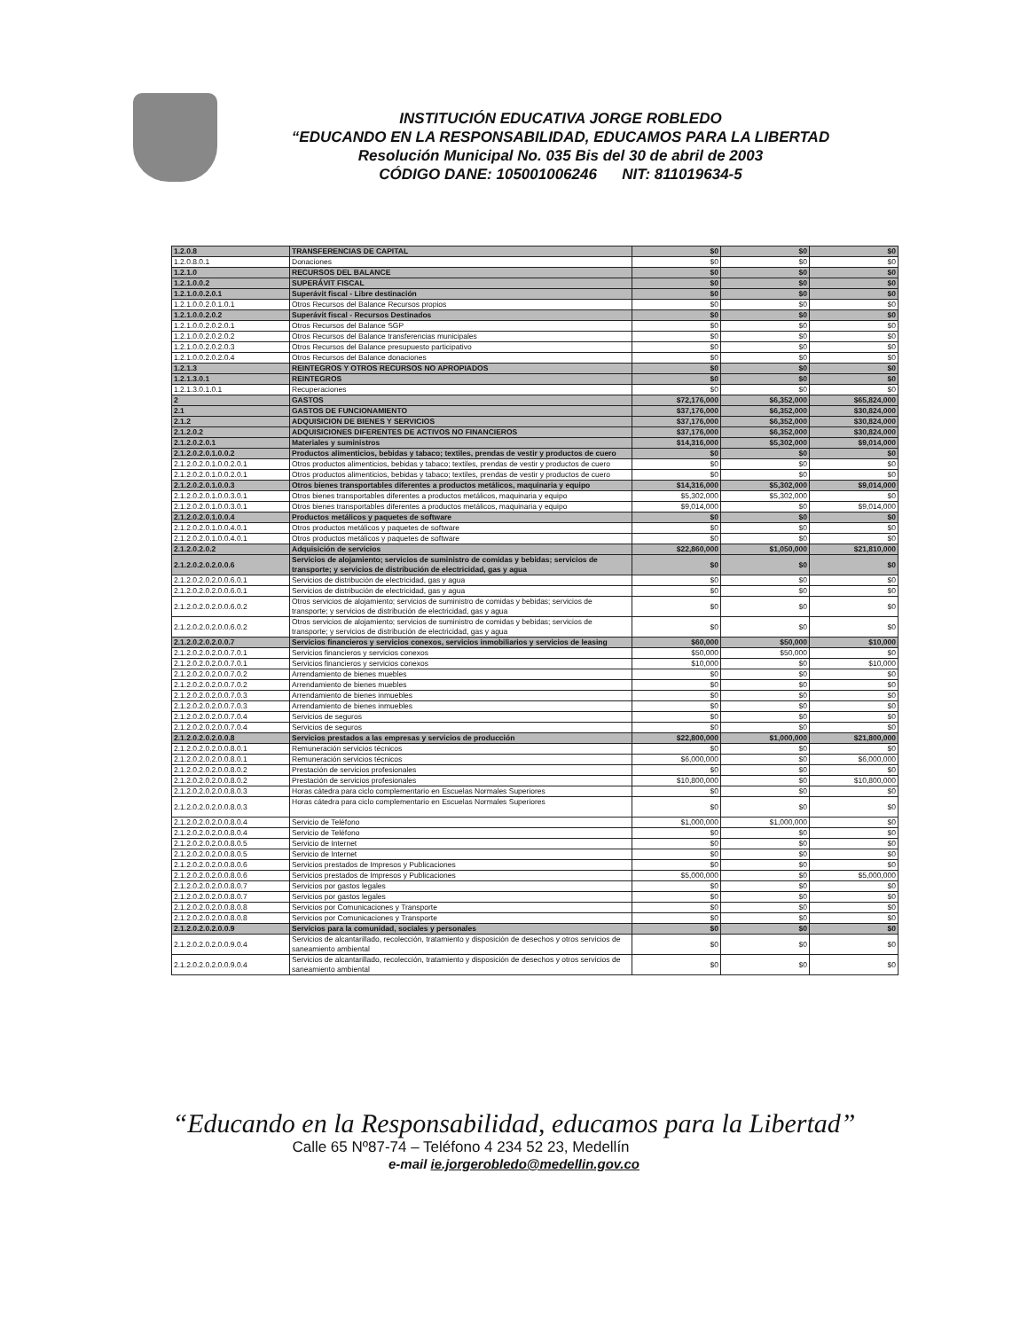INSTITUCIÓN EDUCATIVA JORGE ROBLEDO
“EDUCANDO EN LA RESPONSABILIDAD, EDUCAMOS PARA LA LIBERTAD
Resolución Municipal No. 035 Bis del 30 de abril de 2003
CÓDIGO DANE: 105001006246 NIT: 811019634-5
| 1.2.0.8 | TRANSFERENCIAS DE CAPITAL | $0 | $0 | $0 |
| 1.2.0.8.0.1 | Donaciones | $0 | $0 | $0 |
| 1.2.1.0 | RECURSOS DEL BALANCE | $0 | $0 | $0 |
| 1.2.1.0.0.2 | SUPERÁVIT FISCAL | $0 | $0 | $0 |
| 1.2.1.0.0.2.0.1 | Superávit fiscal - Libre destinación | $0 | $0 | $0 |
| 1.2.1.0.0.2.0.1.0.1 | Otros Recursos del Balance Recursos propios | $0 | $0 | $0 |
| 1.2.1.0.0.2.0.2 | Superávit fiscal - Recursos Destinados | $0 | $0 | $0 |
| 1.2.1.0.0.2.0.2.0.1 | Otros Recursos del Balance SGP | $0 | $0 | $0 |
| 1.2.1.0.0.2.0.2.0.2 | Otros Recursos del Balance transferencias municipales | $0 | $0 | $0 |
| 1.2.1.0.0.2.0.2.0.3 | Otros Recursos del Balance presupuesto participativo | $0 | $0 | $0 |
| 1.2.1.0.0.2.0.2.0.4 | Otros Recursos del Balance donaciones | $0 | $0 | $0 |
| 1.2.1.3 | REINTEGROS Y OTROS RECURSOS NO APROPIADOS | $0 | $0 | $0 |
| 1.2.1.3.0.1 | REINTEGROS | $0 | $0 | $0 |
| 1.2.1.3.0.1.0.1 | Recuperaciones | $0 | $0 | $0 |
| 2 | GASTOS | $72,176,000 | $6,352,000 | $65,824,000 |
| 2.1 | GASTOS DE FUNCIONAMIENTO | $37,176,000 | $6,352,000 | $30,824,000 |
| 2.1.2 | ADQUISICION DE BIENES Y SERVICIOS | $37,176,000 | $6,352,000 | $30,824,000 |
| 2.1.2.0.2 | ADQUISICIONES DIFERENTES DE ACTIVOS NO FINANCIEROS | $37,176,000 | $6,352,000 | $30,824,000 |
| 2.1.2.0.2.0.1 | Materiales y suministros | $14,316,000 | $5,302,000 | $9,014,000 |
| 2.1.2.0.2.0.1.0.0.2 | Productos alimenticios, bebidas y tabaco; textiles, prendas de vestir y productos de cuero | $0 | $0 | $0 |
| 2.1.2.0.2.0.1.0.0.2.0.1 | Otros productos alimenticios, bebidas y tabaco; textiles, prendas de vestir y productos de cuero | $0 | $0 | $0 |
| 2.1.2.0.2.0.1.0.0.2.0.1 | Otros productos alimenticios, bebidas y tabaco; textiles, prendas de vestir y productos de cuero | $0 | $0 | $0 |
| 2.1.2.0.2.0.1.0.0.3 | Otros bienes transportables diferentes a productos metálicos, maquinaria y equipo | $14,316,000 | $5,302,000 | $9,014,000 |
| 2.1.2.0.2.0.1.0.0.3.0.1 | Otros bienes transportables diferentes a productos metálicos, maquinaria y equipo | $5,302,000 | $5,302,000 | $0 |
| 2.1.2.0.2.0.1.0.0.3.0.1 | Otros bienes transportables diferentes a productos metálicos, maquinaria y equipo | $9,014,000 | $0 | $9,014,000 |
| 2.1.2.0.2.0.1.0.0.4 | Productos metálicos y paquetes de software | $0 | $0 | $0 |
| 2.1.2.0.2.0.1.0.0.4.0.1 | Otros productos metálicos y paquetes de software | $0 | $0 | $0 |
| 2.1.2.0.2.0.1.0.0.4.0.1 | Otros productos metálicos y paquetes de software | $0 | $0 | $0 |
| 2.1.2.0.2.0.2 | Adquisición de servicios | $22,860,000 | $1,050,000 | $21,810,000 |
| 2.1.2.0.2.0.2.0.0.6 | Servicios de alojamiento; servicios de suministro de comidas y bebidas; servicios de transporte; y servicios de distribución de electricidad, gas y agua | $0 | $0 | $0 |
| 2.1.2.0.2.0.2.0.0.6.0.1 | Servicios de distribución de electricidad, gas y agua | $0 | $0 | $0 |
| 2.1.2.0.2.0.2.0.0.6.0.1 | Servicios de distribución de electricidad, gas y agua | $0 | $0 | $0 |
| 2.1.2.0.2.0.2.0.0.6.0.2 | Otros servicios de alojamiento; servicios de suministro de comidas y bebidas; servicios de transporte; y servicios de distribución de electricidad, gas y agua | $0 | $0 | $0 |
| 2.1.2.0.2.0.2.0.0.6.0.2 | Otros servicios de alojamiento; servicios de suministro de comidas y bebidas; servicios de transporte; y servicios de distribución de electricidad, gas y agua | $0 | $0 | $0 |
| 2.1.2.0.2.0.2.0.0.7 | Servicios financieros y servicios conexos, servicios inmobiliarios y servicios de leasing | $60,000 | $50,000 | $10,000 |
| 2.1.2.0.2.0.2.0.0.7.0.1 | Servicios financieros y servicios conexos | $50,000 | $50,000 | $0 |
| 2.1.2.0.2.0.2.0.0.7.0.1 | Servicios financieros y servicios conexos | $10,000 | $0 | $10,000 |
| 2.1.2.0.2.0.2.0.0.7.0.2 | Arrendamiento de bienes muebles | $0 | $0 | $0 |
| 2.1.2.0.2.0.2.0.0.7.0.2 | Arrendamiento de bienes muebles | $0 | $0 | $0 |
| 2.1.2.0.2.0.2.0.0.7.0.3 | Arrendamiento de bienes inmuebles | $0 | $0 | $0 |
| 2.1.2.0.2.0.2.0.0.7.0.3 | Arrendamiento de bienes inmuebles | $0 | $0 | $0 |
| 2.1.2.0.2.0.2.0.0.7.0.4 | Servicios de seguros | $0 | $0 | $0 |
| 2.1.2.0.2.0.2.0.0.7.0.4 | Servicios de seguros | $0 | $0 | $0 |
| 2.1.2.0.2.0.2.0.0.8 | Servicios prestados a las empresas y servicios de producción | $22,800,000 | $1,000,000 | $21,800,000 |
| 2.1.2.0.2.0.2.0.0.8.0.1 | Remuneración servicios técnicos | $0 | $0 | $0 |
| 2.1.2.0.2.0.2.0.0.8.0.1 | Remuneración servicios técnicos | $6,000,000 | $0 | $6,000,000 |
| 2.1.2.0.2.0.2.0.0.8.0.2 | Prestación de servicios profesionales | $0 | $0 | $0 |
| 2.1.2.0.2.0.2.0.0.8.0.2 | Prestación de servicios profesionales | $10,800,000 | $0 | $10,800,000 |
| 2.1.2.0.2.0.2.0.0.8.0.3 | Horas cátedra para ciclo complementario en Escuelas Normales Superiores | $0 | $0 | $0 |
| 2.1.2.0.2.0.2.0.0.8.0.3 | Horas cátedra para ciclo complementario en Escuelas Normales Superiores | $0 | $0 | $0 |
| 2.1.2.0.2.0.2.0.0.8.0.4 | Servicio de Teléfono | $1,000,000 | $1,000,000 | $0 |
| 2.1.2.0.2.0.2.0.0.8.0.4 | Servicio de Teléfono | $0 | $0 | $0 |
| 2.1.2.0.2.0.2.0.0.8.0.5 | Servicio de Internet | $0 | $0 | $0 |
| 2.1.2.0.2.0.2.0.0.8.0.5 | Servicio de Internet | $0 | $0 | $0 |
| 2.1.2.0.2.0.2.0.0.8.0.6 | Servicios prestados de Impresos y Publicaciones | $0 | $0 | $0 |
| 2.1.2.0.2.0.2.0.0.8.0.6 | Servicios prestados de Impresos y Publicaciones | $5,000,000 | $0 | $5,000,000 |
| 2.1.2.0.2.0.2.0.0.8.0.7 | Servicios por gastos legales | $0 | $0 | $0 |
| 2.1.2.0.2.0.2.0.0.8.0.7 | Servicios por gastos legales | $0 | $0 | $0 |
| 2.1.2.0.2.0.2.0.0.8.0.8 | Servicios por Comunicaciones y Transporte | $0 | $0 | $0 |
| 2.1.2.0.2.0.2.0.0.8.0.8 | Servicios por Comunicaciones y Transporte | $0 | $0 | $0 |
| 2.1.2.0.2.0.2.0.0.9 | Servicios para la comunidad, sociales y personales | $0 | $0 | $0 |
| 2.1.2.0.2.0.2.0.0.9.0.4 | Servicios de alcantarillado, recolección, tratamiento y disposición de desechos y otros servicios de saneamiento ambiental | $0 | $0 | $0 |
| 2.1.2.0.2.0.2.0.0.9.0.4 | Servicios de alcantarillado, recolección, tratamiento y disposición de desechos y otros servicios de saneamiento ambiental | $0 | $0 | $0 |
“Educando en la Responsabilidad, educamos para la Libertad”
Calle 65 Nº87-74 – Teléfono 4 234 52 23, Medellín
e-mail ie.jorgerobledo@medellin.gov.co